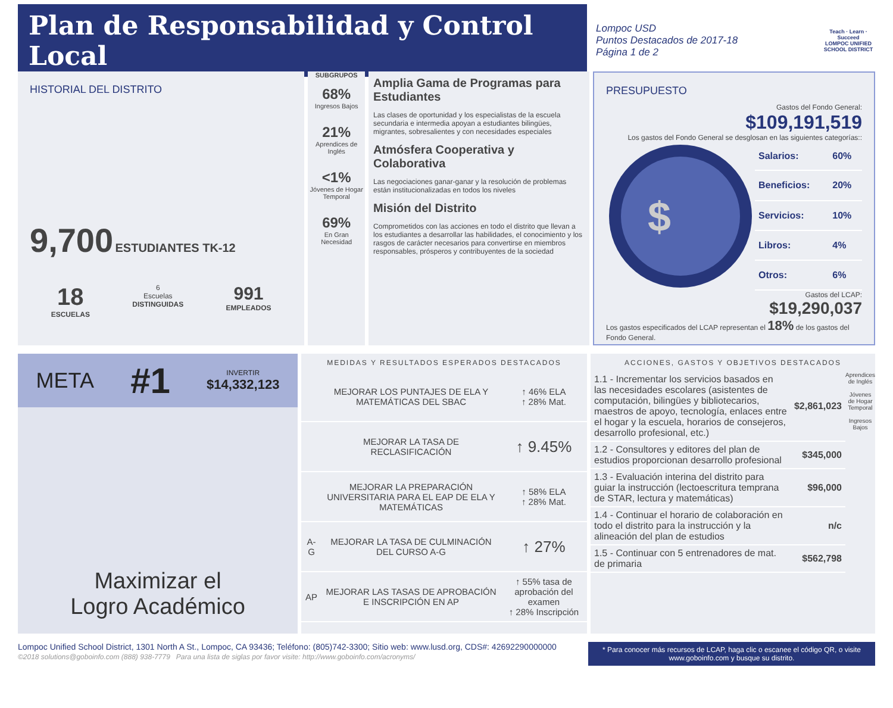Plan de Responsabilidad y Control Local
Lompoc USD
Puntos Destacados de 2017-18
Página 1 de 2
Teach · Learn · Succeed
LOMPOC UNIFIED SCHOOL DISTRICT
HISTORIAL DEL DISTRITO
9,700 ESTUDIANTES TK-12
18
ESCUELAS
6
Escuelas
DISTINGUIDAS
991
EMPLEADOS
SUBGRUPOS
68%
Ingresos Bajos
21%
Aprendices de Inglés
<1%
Jóvenes de Hogar Temporal
69%
En Gran Necesidad
Amplia Gama de Programas para Estudiantes
Las clases de oportunidad y los especialistas de la escuela secundaria e intermedia apoyan a estudiantes bilingües, migrantes, sobresalientes y con necesidades especiales
Atmósfera Cooperativa y Colaborativa
Las negociaciones ganar-ganar y la resolución de problemas están institucionalizadas en todos los niveles
Misión del Distrito
Comprometidos con las acciones en todo el distrito que llevan a los estudiantes a desarrollar las habilidades, el conocimiento y los rasgos de carácter necesarios para convertirse en miembros responsables, prósperos y contribuyentes de la sociedad
PRESUPUESTO
Gastos del Fondo General:
$109,191,519
Los gastos del Fondo General se desglosan en las siguientes categorías::
$
| Salarios: | 60% |
| Beneficios: | 20% |
| Servicios: | 10% |
| Libros: | 4% |
| Otros: | 6% |
Gastos del LCAP:
$19,290,037
Los gastos especificados del LCAP representan el 18% de los gastos del Fondo General.
META #1 INVERTIR
$14,332,123
Maximizar el
Logro Académico
MEDIDAS Y RESULTADOS ESPERADOS DESTACADOS
| | MEJORAR LOS PUNTAJES DE ELA Y MATEMÁTICAS DEL SBAC | ↑ 46% ELA ↑ 28% Mat. |
| | MEJORAR LA TASA DE RECLASIFICACIÓN | ↑ 9.45% |
| | MEJORAR LA PREPARACIÓN UNIVERSITARIA PARA EL EAP DE ELA Y MATEMÁTICAS | ↑ 58% ELA ↑ 28% Mat. |
| A-G | MEJORAR LA TASA DE CULMINACIÓN DEL CURSO A-G | ↑ 27% |
| AP | MEJORAR LAS TASAS DE APROBACIÓN E INSCRIPCIÓN EN AP | ↑ 55% tasa de aprobación del examen ↑ 28% Inscripción |
ACCIONES, GASTOS Y OBJETIVOS DESTACADOS
| 1.1 - Incrementar los servicios basados en las necesidades escolares (asistentes de computación, bilingües y bibliotecarios, maestros de apoyo, tecnología, enlaces entre el hogar y la escuela, horarios de consejeros, desarrollo profesional, etc.) | $2,861,023 |
| 1.2 - Consultores y editores del plan de estudios proporcionan desarrollo profesional | $345,000 |
| 1.3 - Evaluación interina del distrito para guiar la instrucción (lectoescritura temprana de STAR, lectura y matemáticas) | $96,000 |
| 1.4 - Continuar el horario de colaboración en todo el distrito para la instrucción y la alineación del plan de estudios | n/c |
| 1.5 - Continuar con 5 entrenadores de mat. de primaria | $562,798 |
Aprendices de Inglés
Jóvenes de Hogar Temporal
Ingresos Bajos
Lompoc Unified School District, 1301 North A St., Lompoc, CA 93436; Teléfono: (805)742-3300; Sitio web: www.lusd.org, CDS#: 42692290000000
©2018 solutions@goboinfo.com (888) 938-7779 Para una lista de siglas por favor visite: http://www.goboinfo.com/acronyms/
* Para conocer más recursos de LCAP, haga clic o escanee el código QR, o visite www.goboinfo.com y busque su distrito.